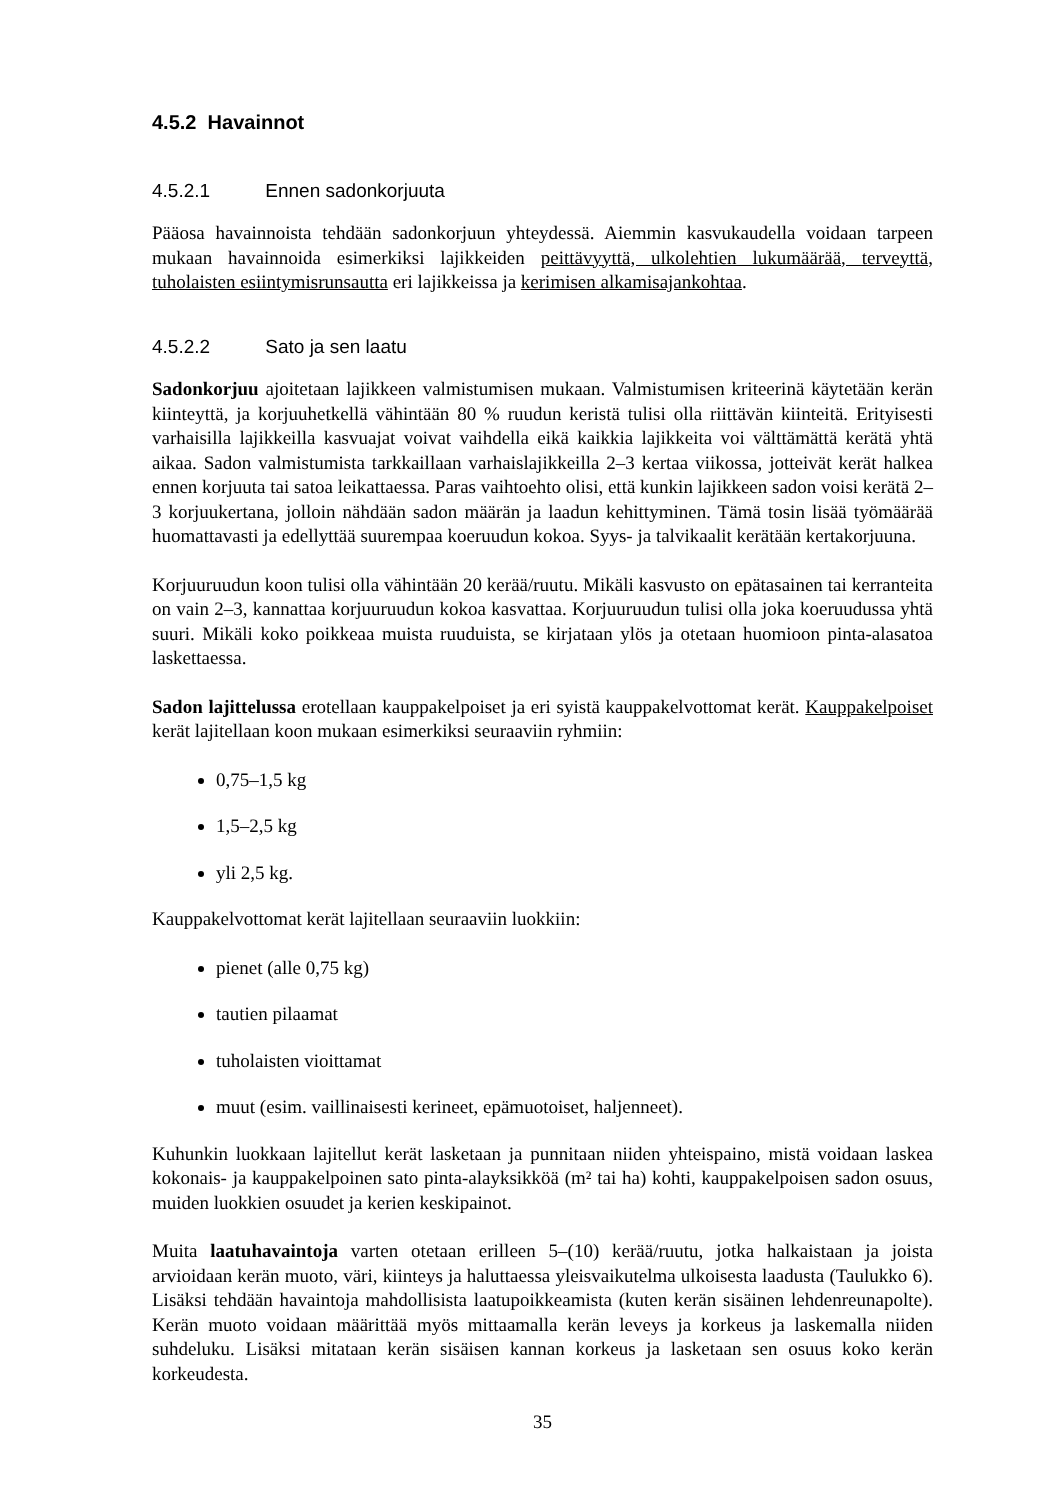4.5.2 Havainnot
4.5.2.1 Ennen sadonkorjuuta
Pääosa havainnoista tehdään sadonkorjuun yhteydessä. Aiemmin kasvukaudella voidaan tarpeen mukaan havainnoida esimerkiksi lajikkeiden peittävyyttä, ulkolehtien lukumäärää, terveyttä, tuholaisten esiintymisrunsautta eri lajikkeissa ja kerimisen alkamisajankohtaa.
4.5.2.2 Sato ja sen laatu
Sadonkorjuu ajoitetaan lajikkeen valmistumisen mukaan. Valmistumisen kriteerinä käytetään kerän kiinteyttä, ja korjuuhetkellä vähintään 80 % ruudun keristä tulisi olla riittävän kiinteitä. Erityisesti varhaisilla lajikkeilla kasvuajat voivat vaihdella eikä kaikkia lajikkeita voi välttämättä kerätä yhtä aikaa. Sadon valmistumista tarkkaillaan varhaislajikkeilla 2–3 kertaa viikossa, jotteivät kerät halkea ennen korjuuta tai satoa leikattaessa. Paras vaihtoehto olisi, että kunkin lajikkeen sadon voisi kerätä 2–3 korjuukertana, jolloin nähdään sadon määrän ja laadun kehittyminen. Tämä tosin lisää työmäärää huomattavasti ja edellyttää suurempaa koeruudun kokoa. Syys- ja talvikaalit kerätään kertakorjuuna.
Korjuuruudun koon tulisi olla vähintään 20 kerää/ruutu. Mikäli kasvusto on epätasainen tai kerranteita on vain 2–3, kannattaa korjuuruudun kokoa kasvattaa. Korjuuruudun tulisi olla joka koeruudussa yhtä suuri. Mikäli koko poikkeaa muista ruuduista, se kirjataan ylös ja otetaan huomioon pinta-alasatoa laskettaessa.
Sadon lajittelussa erotellaan kauppakelpoiset ja eri syistä kauppakelvottomat kerät. Kauppakelpoiset kerät lajitellaan koon mukaan esimerkiksi seuraaviin ryhmiin:
0,75–1,5 kg
1,5–2,5 kg
yli 2,5 kg.
Kauppakelvottomat kerät lajitellaan seuraaviin luokkiin:
pienet (alle 0,75 kg)
tautien pilaamat
tuholaisten vioittamat
muut (esim. vaillinaisesti kerineet, epämuotoiset, haljenneet).
Kuhunkin luokkaan lajitellut kerät lasketaan ja punnitaan niiden yhteispaino, mistä voidaan laskea kokonais- ja kauppakelpoinen sato pinta-alayksikköä (m² tai ha) kohti, kauppakelpoisen sadon osuus, muiden luokkien osuudet ja kerien keskipainot.
Muita laatuhavaintoja varten otetaan erilleen 5–(10) kerää/ruutu, jotka halkaistaan ja joista arvioidaan kerän muoto, väri, kiinteys ja haluttaessa yleisvaikutelma ulkoisesta laadusta (Taulukko 6). Lisäksi tehdään havaintoja mahdollisista laatupoikkeamista (kuten kerän sisäinen lehdenreunapolte). Kerän muoto voidaan määrittää myös mittaamalla kerän leveys ja korkeus ja laskemalla niiden suhdeluku. Lisäksi mitataan kerän sisäisen kannan korkeus ja lasketaan sen osuus koko kerän korkeudesta.
35